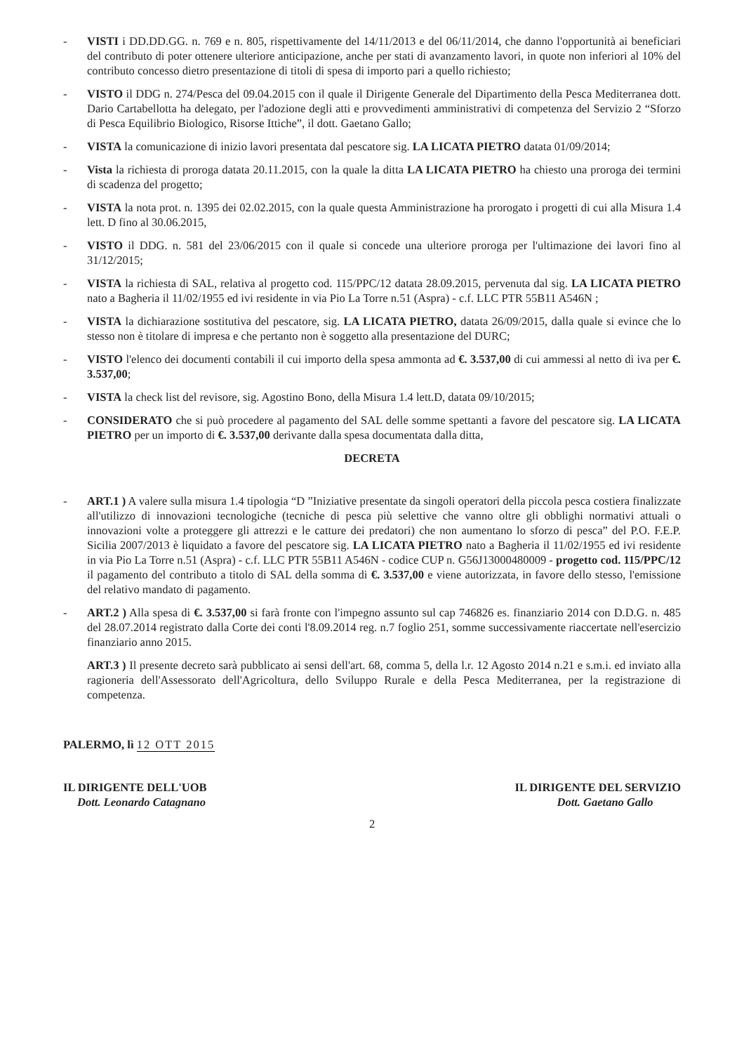- VISTI i DD.DD.GG. n. 769 e n. 805, rispettivamente del 14/11/2013 e del 06/11/2014, che danno l'opportunità ai beneficiari del contributo di poter ottenere ulteriore anticipazione, anche per stati di avanzamento lavori, in quote non inferiori al 10% del contributo concesso dietro presentazione di titoli di spesa di importo pari a quello richiesto;
- VISTO il DDG n. 274/Pesca del 09.04.2015 con il quale il Dirigente Generale del Dipartimento della Pesca Mediterranea dott. Dario Cartabellotta ha delegato, per l'adozione degli atti e provvedimenti amministrativi di competenza del Servizio 2 “Sforzo di Pesca Equilibrio Biologico, Risorse Ittiche”, il dott. Gaetano Gallo;
- VISTA la comunicazione di inizio lavori presentata dal pescatore sig. LA LICATA PIETRO datata 01/09/2014;
- Vista la richiesta di proroga datata 20.11.2015, con la quale la ditta LA LICATA PIETRO ha chiesto una proroga dei termini di scadenza del progetto;
- VISTA la nota prot. n. 1395 dei 02.02.2015, con la quale questa Amministrazione ha prorogato i progetti di cui alla Misura 1.4 lett. D fino al 30.06.2015,
- VISTO il DDG. n. 581 del 23/06/2015 con il quale si concede una ulteriore proroga per l'ultimazione dei lavori fino al 31/12/2015;
- VISTA la richiesta di SAL, relativa al progetto cod. 115/PPC/12 datata 28.09.2015, pervenuta dal sig. LA LICATA PIETRO nato a Bagheria il 11/02/1955 ed ivi residente in via Pio La Torre n.51 (Aspra) - c.f. LLC PTR 55B11 A546N ;
- VISTA la dichiarazione sostitutiva del pescatore, sig. LA LICATA PIETRO, datata 26/09/2015, dalla quale si evince che lo stesso non è titolare di impresa e che pertanto non è soggetto alla presentazione del DURC;
- VISTO l'elenco dei documenti contabili il cui importo della spesa ammonta ad €. 3.537,00 di cui ammessi al netto di iva per €. 3.537,00;
- VISTA la check list del revisore, sig. Agostino Bono, della Misura 1.4 lett.D, datata 09/10/2015;
- CONSIDERATO che si può procedere al pagamento del SAL delle somme spettanti a favore del pescatore sig. LA LICATA PIETRO per un importo di €. 3.537,00 derivante dalla spesa documentata dalla ditta,
DECRETA
- ART.1 ) A valere sulla misura 1.4 tipologia “D ”Iniziative presentate da singoli operatori della piccola pesca costiera finalizzate all'utilizzo di innovazioni tecnologiche (tecniche di pesca più selettive che vanno oltre gli obblighi normativi attuali o innovazioni volte a proteggere gli attrezzi e le catture dei predatori) che non aumentano lo sforzo di pesca” del P.O. F.E.P. Sicilia 2007/2013 è liquidato a favore del pescatore sig. LA LICATA PIETRO nato a Bagheria il 11/02/1955 ed ivi residente in via Pio La Torre n.51 (Aspra) - c.f. LLC PTR 55B11 A546N - codice CUP n. G56J13000480009 - progetto cod. 115/PPC/12 il pagamento del contributo a titolo di SAL della somma di €. 3.537,00 e viene autorizzata, in favore dello stesso, l'emissione del relativo mandato di pagamento.
- ART.2 ) Alla spesa di €. 3.537,00 si farà fronte con l'impegno assunto sul cap 746826 es. finanziario 2014 con D.D.G. n. 485 del 28.07.2014 registrato dalla Corte dei conti l'8.09.2014 reg. n.7 foglio 251, somme successivamente riaccertate nell'esercizio finanziario anno 2015.
ART.3 ) Il presente decreto sarà pubblicato ai sensi dell'art. 68, comma 5, della l.r. 12 Agosto 2014 n.21 e s.m.i. ed inviato alla ragioneria dell'Assessorato dell'Agricoltura, dello Sviluppo Rurale e della Pesca Mediterranea, per la registrazione di competenza.
PALERMO, lì 12 OTT 2015
IL DIRIGENTE DELL'UOB
Dott. Leonardo Catagnano
IL DIRIGENTE DEL SERVIZIO
Dott. Gaetano Gallo
2